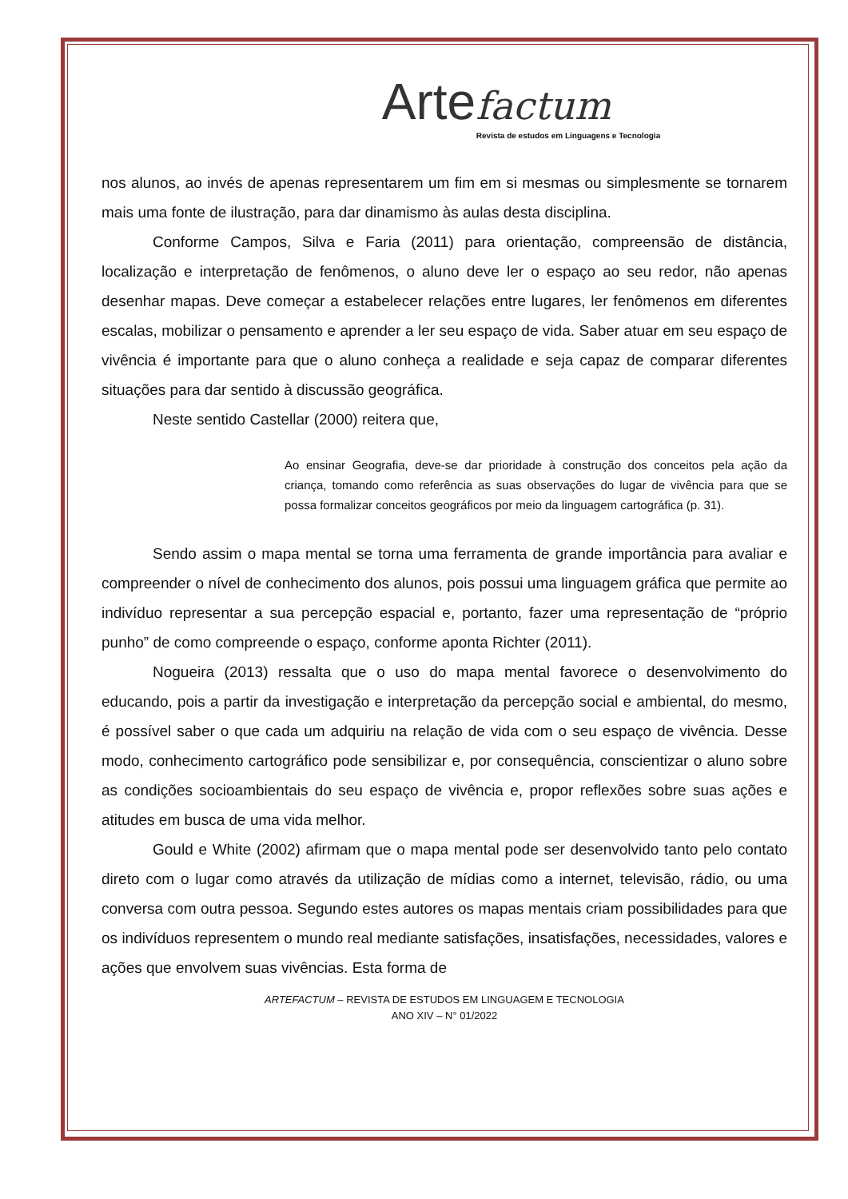Arte factum
Revista de estudos em Linguagens e Tecnologia
nos alunos, ao invés de apenas representarem um fim em si mesmas ou simplesmente se tornarem mais uma fonte de ilustração, para dar dinamismo às aulas desta disciplina.
Conforme Campos, Silva e Faria (2011) para orientação, compreensão de distância, localização e interpretação de fenômenos, o aluno deve ler o espaço ao seu redor, não apenas desenhar mapas. Deve começar a estabelecer relações entre lugares, ler fenômenos em diferentes escalas, mobilizar o pensamento e aprender a ler seu espaço de vida. Saber atuar em seu espaço de vivência é importante para que o aluno conheça a realidade e seja capaz de comparar diferentes situações para dar sentido à discussão geográfica.
Neste sentido Castellar (2000) reitera que,
Ao ensinar Geografia, deve-se dar prioridade à construção dos conceitos pela ação da criança, tomando como referência as suas observações do lugar de vivência para que se possa formalizar conceitos geográficos por meio da linguagem cartográfica (p. 31).
Sendo assim o mapa mental se torna uma ferramenta de grande importância para avaliar e compreender o nível de conhecimento dos alunos, pois possui uma linguagem gráfica que permite ao indivíduo representar a sua percepção espacial e, portanto, fazer uma representação de “próprio punho” de como compreende o espaço, conforme aponta Richter (2011).
Nogueira (2013) ressalta que o uso do mapa mental favorece o desenvolvimento do educando, pois a partir da investigação e interpretação da percepção social e ambiental, do mesmo, é possível saber o que cada um adquiriu na relação de vida com o seu espaço de vivência. Desse modo, conhecimento cartográfico pode sensibilizar e, por consequência, conscientizar o aluno sobre as condições socioambientais do seu espaço de vivência e, propor reflexões sobre suas ações e atitudes em busca de uma vida melhor.
Gould e White (2002) afirmam que o mapa mental pode ser desenvolvido tanto pelo contato direto com o lugar como através da utilização de mídias como a internet, televisão, rádio, ou uma conversa com outra pessoa. Segundo estes autores os mapas mentais criam possibilidades para que os indivíduos representem o mundo real mediante satisfações, insatisfações, necessidades, valores e ações que envolvem suas vivências. Esta forma de
ARTEFACTUM – REVISTA DE ESTUDOS EM LINGUAGEM E TECNOLOGIA
ANO XIV – N° 01/2022